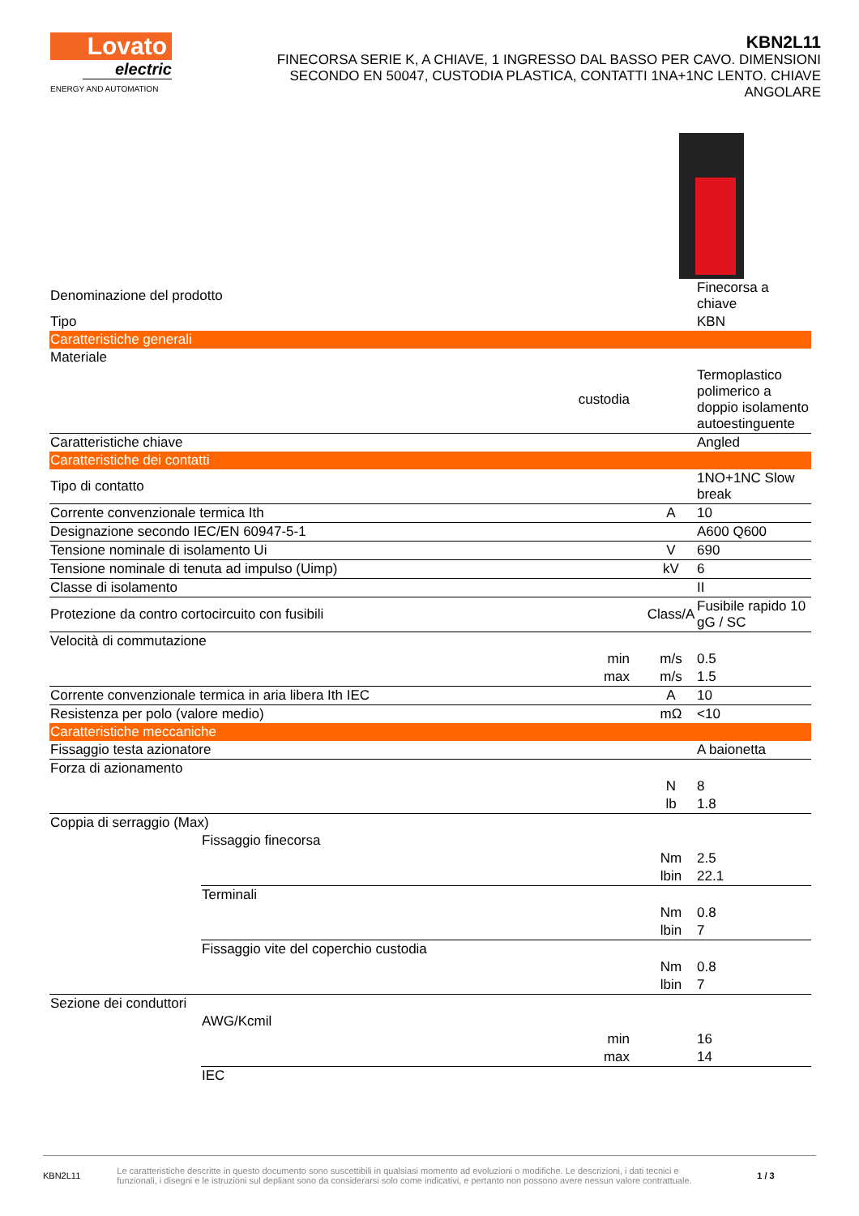Lovato
electric
ENERGY AND AUTOMATION
KBN2L11
FINECORSA SERIE K, A CHIAVE, 1 INGRESSO DAL BASSO PER CAVO. DIMENSIONI SECONDO EN 50047, CUSTODIA PLASTICA, CONTATTI 1NA+1NC LENTO. CHIAVE ANGOLARE
| Denominazione del prodotto | | | | Finecorsa a chiave |
| Tipo | | | | KBN |
| Caratteristiche generali | | | | |
| Materiale | | | | |
| | | custodia | | Termoplastico polimerico a doppio isolamento autoestinguente |
| Caratteristiche chiave | | | | Angled |
| Caratteristiche dei contatti | | | | |
| Tipo di contatto | | | | 1NO+1NC Slow break |
| Corrente convenzionale termica Ith | | | A | 10 |
| Designazione secondo IEC/EN 60947-5-1 | | | | A600 Q600 |
| Tensione nominale di isolamento Ui | | | V | 690 |
| Tensione nominale di tenuta ad impulso (Uimp) | | | kV | 6 |
| Classe di isolamento | | | | II |
| Protezione da contro cortocircuito con fusibili | | | Class/A | Fusibile rapido 10 gG / SC |
| Velocità di commutazione | | | | |
| | | min | m/s | 0.5 |
| | | max | m/s | 1.5 |
| Corrente convenzionale termica in aria libera Ith IEC | | | A | 10 |
| Resistenza per polo (valore medio) | | | mΩ | <10 |
| Caratteristiche meccaniche | | | | |
| Fissaggio testa azionatore | | | | A baionetta |
| Forza di azionamento | | | | |
| | | | N | 8 |
| | | | lb | 1.8 |
| Coppia di serraggio (Max) | | | | |
| | Fissaggio finecorsa | | | |
| | | | Nm | 2.5 |
| | | | lbin | 22.1 |
| | Terminali | | | |
| | | | Nm | 0.8 |
| | | | lbin | 7 |
| | Fissaggio vite del coperchio custodia | | | |
| | | | Nm | 0.8 |
| | | | lbin | 7 |
| Sezione dei conduttori | | | | |
| | AWG/Kcmil | | | |
| | | min | | 16 |
| | | max | | 14 |
| | IEC | | | |
KBN2L11 Le caratteristiche descritte in questo documento sono suscettibili in qualsiasi momento ad evoluzioni o modifiche. Le descrizioni, i dati tecnici e funzionali, i disegni e le istruzioni sul depliant sono da considerarsi solo come indicativi, e pertanto non possono avere nessun valore contrattuale. 1 / 3